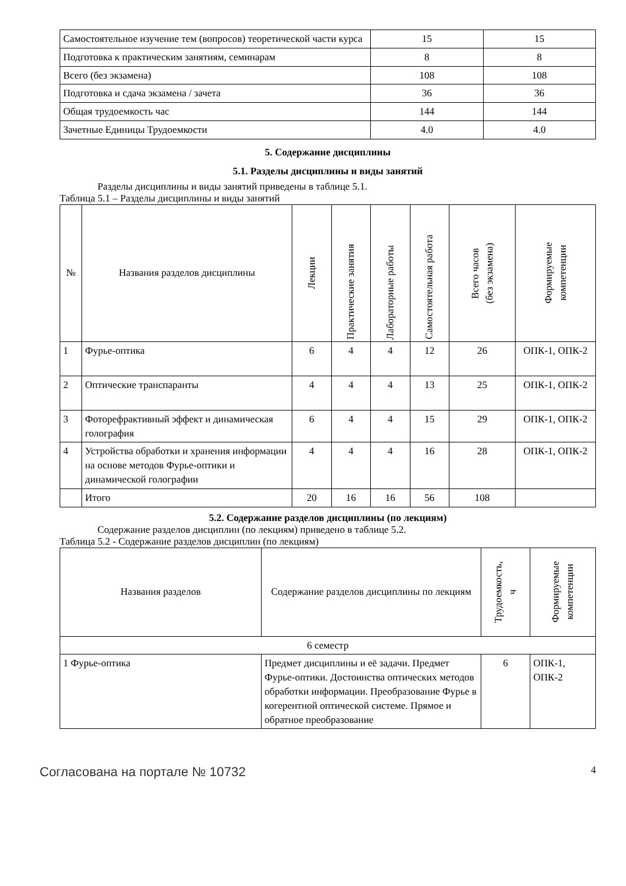| Самостоятельное изучение тем (вопросов) теоретической части курса | 15 | 15 |
| Подготовка к практическим занятиям, семинарам | 8 | 8 |
| Всего (без экзамена) | 108 | 108 |
| Подготовка и сдача экзамена / зачета | 36 | 36 |
| Общая трудоемкость час | 144 | 144 |
| Зачетные Единицы Трудоемкости | 4.0 | 4.0 |
5. Содержание дисциплины
5.1. Разделы дисциплины и виды занятий
Разделы дисциплины и виды занятий приведены в таблице 5.1.
Таблица 5.1 – Разделы дисциплины и виды занятий
| № | Названия разделов дисциплины | Лекции | Практические занятия | Лабораторные работы | Самостоятельная работа | Всего часов (без экзамена) | Формируемые компетенции |
| --- | --- | --- | --- | --- | --- | --- | --- |
| 1 | Фурье-оптика | 6 | 4 | 4 | 12 | 26 | ОПК-1, ОПК-2 |
| 2 | Оптические транспаранты | 4 | 4 | 4 | 13 | 25 | ОПК-1, ОПК-2 |
| 3 | Фоторефрактивный эффект и динамическая голография | 6 | 4 | 4 | 15 | 29 | ОПК-1, ОПК-2 |
| 4 | Устройства обработки и хранения информации на основе методов Фурье-оптики и динамической голографии | 4 | 4 | 4 | 16 | 28 | ОПК-1, ОПК-2 |
| | Итого | 20 | 16 | 16 | 56 | 108 | |
5.2. Содержание разделов дисциплины (по лекциям)
Содержание разделов дисциплин (по лекциям) приведено в таблице 5.2.
Таблица 5.2 - Содержание разделов дисциплин (по лекциям)
| Названия разделов | Содержание разделов дисциплины по лекциям | Трудоемкость, ч | Формируемые компетенции |
| --- | --- | --- | --- |
| 6 семестр | | | |
| 1 Фурье-оптика | Предмет дисциплины и её задачи. Предмет Фурье-оптики. Достоинства оптических методов обработки информации. Преобразование Фурье в когерентной оптической системе. Прямое и обратное преобразование | 6 | ОПК-1, ОПК-2 |
Согласована на портале № 10732 4